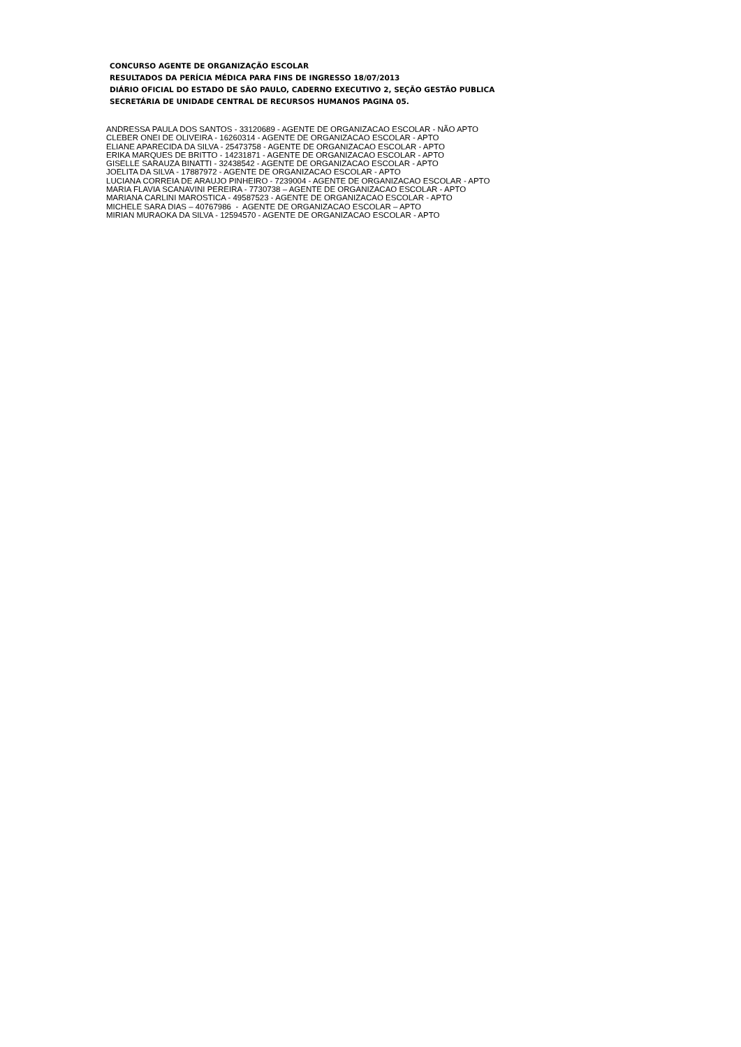CONCURSO AGENTE DE ORGANIZAÇÃO ESCOLAR
RESULTADOS DA PERÍCIA MÉDICA PARA FINS DE INGRESSO 18/07/2013
DIÁRIO OFICIAL DO ESTADO DE SÃO PAULO, CADERNO EXECUTIVO 2, SEÇÃO GESTÃO PUBLICA
SECRETÁRIA DE UNIDADE CENTRAL DE RECURSOS HUMANOS PAGINA 05.
ANDRESSA PAULA DOS SANTOS - 33120689 - AGENTE DE ORGANIZACAO ESCOLAR - NÃO APTO
CLEBER ONEI DE OLIVEIRA - 16260314 - AGENTE DE ORGANIZACAO ESCOLAR - APTO
ELIANE APARECIDA DA SILVA - 25473758 - AGENTE DE ORGANIZACAO ESCOLAR - APTO
ERIKA MARQUES DE BRITTO - 14231871 - AGENTE DE ORGANIZACAO ESCOLAR - APTO
GISELLE SARAUZA BINATTI - 32438542 - AGENTE DE ORGANIZACAO ESCOLAR - APTO
JOELITA DA SILVA - 17887972 - AGENTE DE ORGANIZACAO ESCOLAR - APTO
LUCIANA CORREIA DE ARAUJO PINHEIRO - 7239004 - AGENTE DE ORGANIZACAO ESCOLAR - APTO
MARIA FLAVIA SCANAVINI PEREIRA - 7730738 – AGENTE DE ORGANIZACAO ESCOLAR - APTO
MARIANA CARLINI MAROSTICA - 49587523 - AGENTE DE ORGANIZACAO ESCOLAR - APTO
MICHELE SARA DIAS – 40767986 - AGENTE DE ORGANIZACAO ESCOLAR – APTO
MIRIAN MURAOKA DA SILVA - 12594570 - AGENTE DE ORGANIZACAO ESCOLAR - APTO